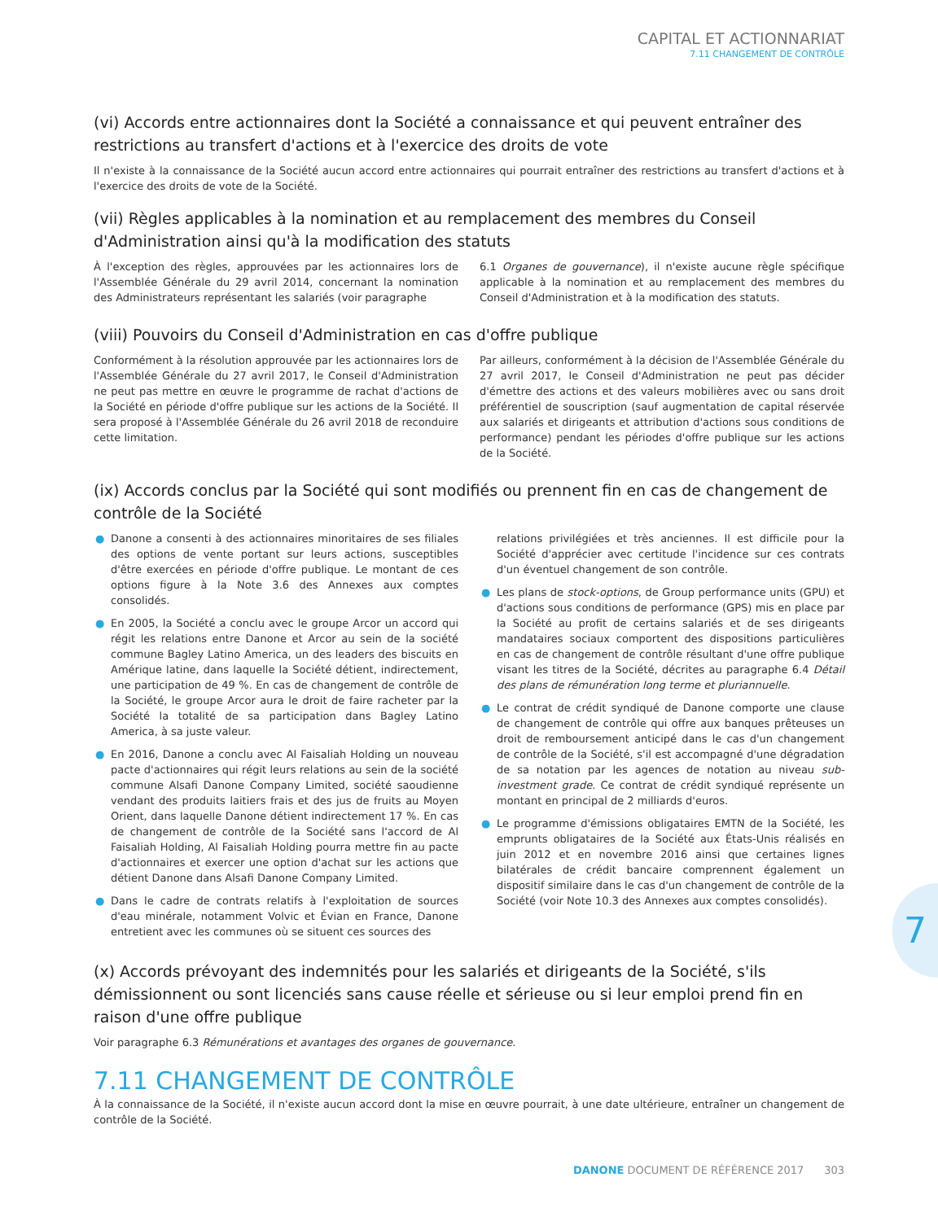CAPITAL ET ACTIONNARIAT
7.11 CHANGEMENT DE CONTRÔLE
(vi) Accords entre actionnaires dont la Société a connaissance et qui peuvent entraîner des restrictions au transfert d'actions et à l'exercice des droits de vote
Il n'existe à la connaissance de la Société aucun accord entre actionnaires qui pourrait entraîner des restrictions au transfert d'actions et à l'exercice des droits de vote de la Société.
(vii) Règles applicables à la nomination et au remplacement des membres du Conseil d'Administration ainsi qu'à la modification des statuts
À l'exception des règles, approuvées par les actionnaires lors de l'Assemblée Générale du 29 avril 2014, concernant la nomination des Administrateurs représentant les salariés (voir paragraphe
6.1 Organes de gouvernance), il n'existe aucune règle spécifique applicable à la nomination et au remplacement des membres du Conseil d'Administration et à la modification des statuts.
(viii) Pouvoirs du Conseil d'Administration en cas d'offre publique
Conformément à la résolution approuvée par les actionnaires lors de l'Assemblée Générale du 27 avril 2017, le Conseil d'Administration ne peut pas mettre en œuvre le programme de rachat d'actions de la Société en période d'offre publique sur les actions de la Société. Il sera proposé à l'Assemblée Générale du 26 avril 2018 de reconduire cette limitation.
Par ailleurs, conformément à la décision de l'Assemblée Générale du 27 avril 2017, le Conseil d'Administration ne peut pas décider d'émettre des actions et des valeurs mobilières avec ou sans droit préférentiel de souscription (sauf augmentation de capital réservée aux salariés et dirigeants et attribution d'actions sous conditions de performance) pendant les périodes d'offre publique sur les actions de la Société.
(ix) Accords conclus par la Société qui sont modifiés ou prennent fin en cas de changement de contrôle de la Société
● Danone a consenti à des actionnaires minoritaires de ses filiales des options de vente portant sur leurs actions, susceptibles d'être exercées en période d'offre publique. Le montant de ces options figure à la Note 3.6 des Annexes aux comptes consolidés.
● En 2005, la Société a conclu avec le groupe Arcor un accord qui régit les relations entre Danone et Arcor au sein de la société commune Bagley Latino America, un des leaders des biscuits en Amérique latine, dans laquelle la Société détient, indirectement, une participation de 49 %. En cas de changement de contrôle de la Société, le groupe Arcor aura le droit de faire racheter par la Société la totalité de sa participation dans Bagley Latino America, à sa juste valeur.
● En 2016, Danone a conclu avec Al Faisaliah Holding un nouveau pacte d'actionnaires qui régit leurs relations au sein de la société commune Alsafi Danone Company Limited, société saoudienne vendant des produits laitiers frais et des jus de fruits au Moyen Orient, dans laquelle Danone détient indirectement 17 %. En cas de changement de contrôle de la Société sans l'accord de Al Faisaliah Holding, Al Faisaliah Holding pourra mettre fin au pacte d'actionnaires et exercer une option d'achat sur les actions que détient Danone dans Alsafi Danone Company Limited.
● Dans le cadre de contrats relatifs à l'exploitation de sources d'eau minérale, notamment Volvic et Évian en France, Danone entretient avec les communes où se situent ces sources des
relations privilégiées et très anciennes. Il est difficile pour la Société d'apprécier avec certitude l'incidence sur ces contrats d'un éventuel changement de son contrôle.
● Les plans de stock-options, de Group performance units (GPU) et d'actions sous conditions de performance (GPS) mis en place par la Société au profit de certains salariés et de ses dirigeants mandataires sociaux comportent des dispositions particulières en cas de changement de contrôle résultant d'une offre publique visant les titres de la Société, décrites au paragraphe 6.4 Détail des plans de rémunération long terme et pluriannuelle.
● Le contrat de crédit syndiqué de Danone comporte une clause de changement de contrôle qui offre aux banques prêteuses un droit de remboursement anticipé dans le cas d'un changement de contrôle de la Société, s'il est accompagné d'une dégradation de sa notation par les agences de notation au niveau sub-investment grade. Ce contrat de crédit syndiqué représente un montant en principal de 2 milliards d'euros.
● Le programme d'émissions obligataires EMTN de la Société, les emprunts obligataires de la Société aux États-Unis réalisés en juin 2012 et en novembre 2016 ainsi que certaines lignes bilatérales de crédit bancaire comprennent également un dispositif similaire dans le cas d'un changement de contrôle de la Société (voir Note 10.3 des Annexes aux comptes consolidés).
(x) Accords prévoyant des indemnités pour les salariés et dirigeants de la Société, s'ils démissionnent ou sont licenciés sans cause réelle et sérieuse ou si leur emploi prend fin en raison d'une offre publique
Voir paragraphe 6.3 Rémunérations et avantages des organes de gouvernance.
7.11 CHANGEMENT DE CONTRÔLE
À la connaissance de la Société, il n'existe aucun accord dont la mise en œuvre pourrait, à une date ultérieure, entraîner un changement de contrôle de la Société.
7
DANONE DOCUMENT DE RÉFÉRENCE 2017 303